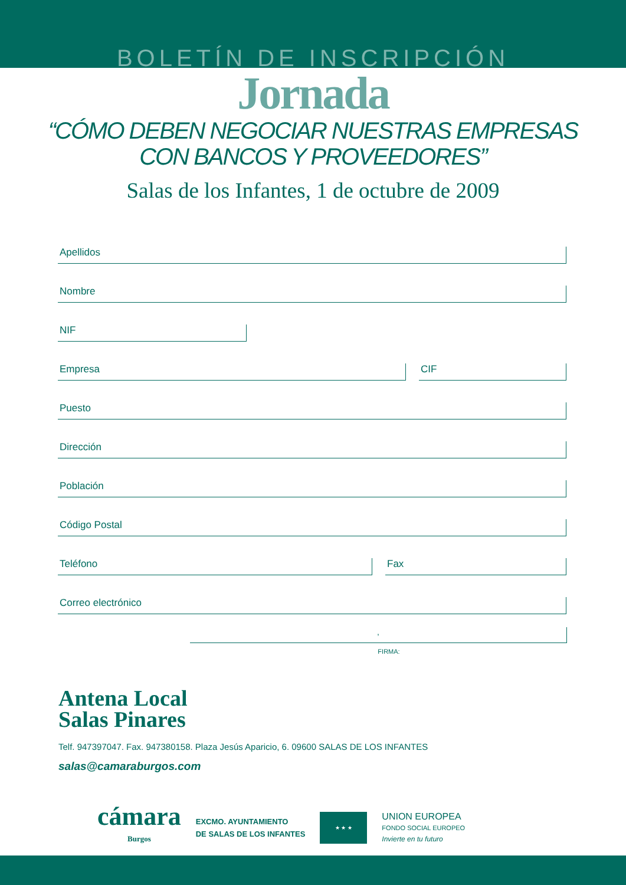BOLETÍN DE INSCRIPCIÓN
Jornada
“CÓMO DEBEN NEGOCIAR NUESTRAS EMPRESAS
CON BANCOS Y PROVEEDORES”
Salas de los Infantes, 1 de octubre de 2009
Apellidos
Nombre
NIF
Empresa
CIF
Puesto
Dirección
Población
Código Postal
Teléfono
Fax
Correo electrónico
,
FIRMA:
Antena Local
Salas Pinares
Telf. 947397047. Fax. 947380158. Plaza Jesús Aparicio, 6. 09600 SALAS DE LOS INFANTES
salas@camaraburgos.com
cámara
Burgos
EXCMO. AYUNTAMIENTO
DE SALAS DE LOS INFANTES
★ ★ ★
UNION EUROPEA
FONDO SOCIAL EUROPEO
Invierte en tu futuro